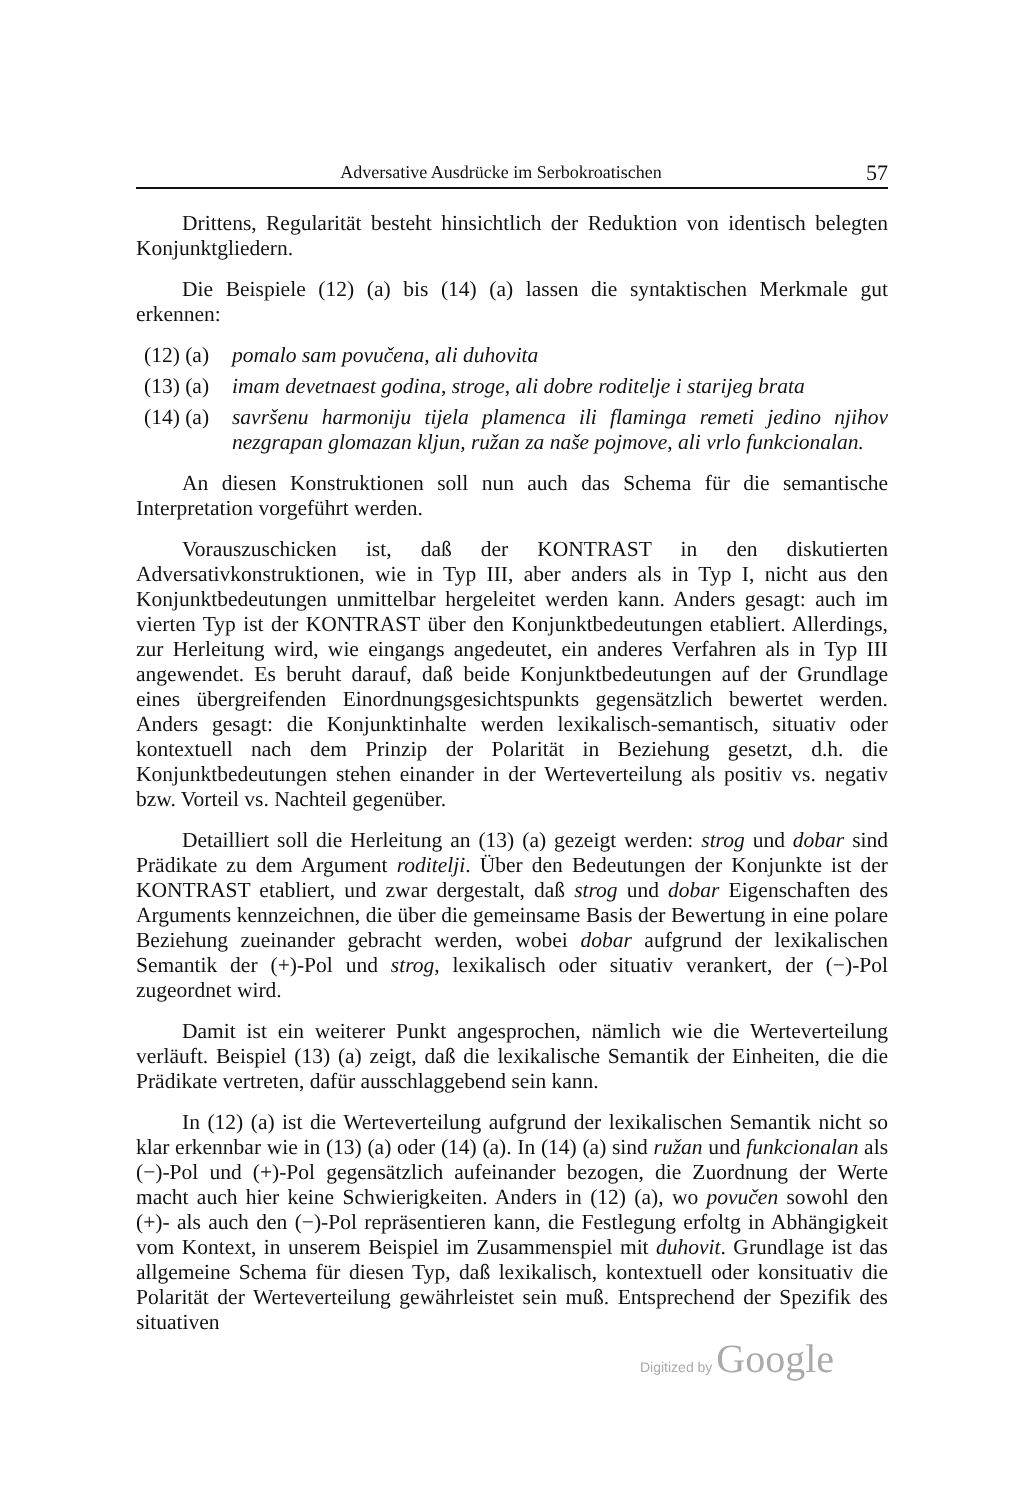Adversative Ausdrücke im Serbokroatischen 57
Drittens, Regularität besteht hinsichtlich der Reduktion von identisch belegten Konjunktgliedern.
Die Beispiele (12) (a) bis (14) (a) lassen die syntaktischen Merkmale gut erkennen:
(12) (a) pomalo sam povučena, ali duhovita
(13) (a) imam devetnaest godina, stroge, ali dobre roditelje i starijeg brata
(14) (a) savršenu harmoniju tijela plamenca ili flaminga remeti jedino njihov nezgrapan glomazan kljun, ružan za naše pojmove, ali vrlo funkcionalan.
An diesen Konstruktionen soll nun auch das Schema für die semantische Interpretation vorgeführt werden.
Vorauszuschicken ist, daß der KONTRAST in den diskutierten Adversativkonstruktionen, wie in Typ III, aber anders als in Typ I, nicht aus den Konjunktbedeutungen unmittelbar hergeleitet werden kann. Anders gesagt: auch im vierten Typ ist der KONTRAST über den Konjunktbedeutungen etabliert. Allerdings, zur Herleitung wird, wie eingangs angedeutet, ein anderes Verfahren als in Typ III angewendet. Es beruht darauf, daß beide Konjunktbedeutungen auf der Grundlage eines übergreifenden Einordnungsgesichtspunkts gegensätzlich bewertet werden. Anders gesagt: die Konjunktinhalte werden lexikalisch-semantisch, situativ oder kontextuell nach dem Prinzip der Polarität in Beziehung gesetzt, d.h. die Konjunktbedeutungen stehen einander in der Werteverteilung als positiv vs. negativ bzw. Vorteil vs. Nachteil gegenüber.
Detailliert soll die Herleitung an (13) (a) gezeigt werden: strog und dobar sind Prädikate zu dem Argument roditelji. Über den Bedeutungen der Konjunkte ist der KONTRAST etabliert, und zwar dergestalt, daß strog und dobar Eigenschaften des Arguments kennzeichnen, die über die gemeinsame Basis der Bewertung in eine polare Beziehung zueinander gebracht werden, wobei dobar aufgrund der lexikalischen Semantik der (+)-Pol und strog, lexikalisch oder situativ verankert, der (−)-Pol zugeordnet wird.
Damit ist ein weiterer Punkt angesprochen, nämlich wie die Werteverteilung verläuft. Beispiel (13) (a) zeigt, daß die lexikalische Semantik der Einheiten, die die Prädikate vertreten, dafür ausschlaggebend sein kann.
In (12) (a) ist die Werteverteilung aufgrund der lexikalischen Semantik nicht so klar erkennbar wie in (13) (a) oder (14) (a). In (14) (a) sind ružan und funkcionalan als (−)-Pol und (+)-Pol gegensätzlich aufeinander bezogen, die Zuordnung der Werte macht auch hier keine Schwierigkeiten. Anders in (12) (a), wo povučen sowohl den (+)- als auch den (−)-Pol repräsentieren kann, die Festlegung erfoltg in Abhängigkeit vom Kontext, in unserem Beispiel im Zusammenspiel mit duhovit. Grundlage ist das allgemeine Schema für diesen Typ, daß lexikalisch, kontextuell oder konsituativ die Polarität der Werteverteilung gewährleistet sein muß. Entsprechend der Spezifik des situativen
Digitized by Google